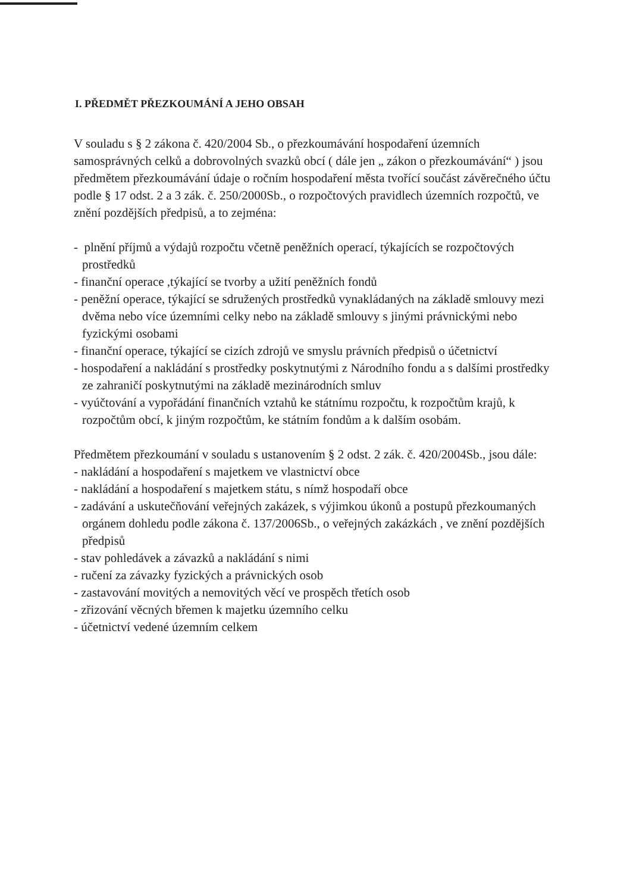I. PŘEDMĚT PŘEZKOUMÁNÍ A JEHO OBSAH
V souladu s § 2 zákona č. 420/2004 Sb., o přezkoumávání hospodaření územních samosprávných celků a dobrovolných svazků obcí ( dále jen „ zákon o přezkoumávání“ ) jsou předmětem přezkoumávání údaje o ročním hospodaření města tvořící součást závěrečného účtu podle § 17 odst. 2 a 3 zák. č. 250/2000Sb., o rozpočtových pravidlech územních rozpočtů, ve znění pozdějších předpisů, a to zejména:
- plnění příjmů a výdajů rozpočtu včetně peněžních operací, týkajících se rozpočtových prostředků
- finanční operace ,týkající se tvorby a užití peněžních fondů
- peněžní operace, týkající se sdružených prostředků vynakládaných na základě smlouvy mezi dvěma nebo více územními celky nebo na základě smlouvy s jinými právnickými nebo fyzickými osobami
- finanční operace, týkající se cizích zdrojů ve smyslu právních předpisů o účetnictví
- hospodaření a nakládání s prostředky poskytnutými z Národního fondu a s dalšími prostředky ze zahraničí poskytnutými na základě mezinárodních smluv
- vyúčtování a vypořádání finančních vztahů ke státnímu rozpočtu, k rozpočtům krajů, k rozpočtům obcí, k jiným rozpočtům, ke státním fondům a k dalším osobám.
Předmětem přezkoumání v souladu s ustanovením § 2 odst. 2 zák. č. 420/2004Sb., jsou dále:
- nakládání a hospodaření s majetkem ve vlastnictví obce
- nakládání a hospodaření s majetkem státu, s nímž hospodaří obce
- zadávání a uskutečňování veřejných zakázek, s výjimkou úkonů a postupů přezkoumaných orgánem dohledu podle zákona č. 137/2006Sb., o veřejných zakázkách , ve znění pozdějších předpisů
- stav pohledávek a závazků a nakládání s nimi
- ručení za závazky fyzických a právnických osob
- zastavování movitých a nemovitých věcí ve prospěch třetích osob
- zřizování věcných břemen k majetku územního celku
- účetnictví vedené územním celkem